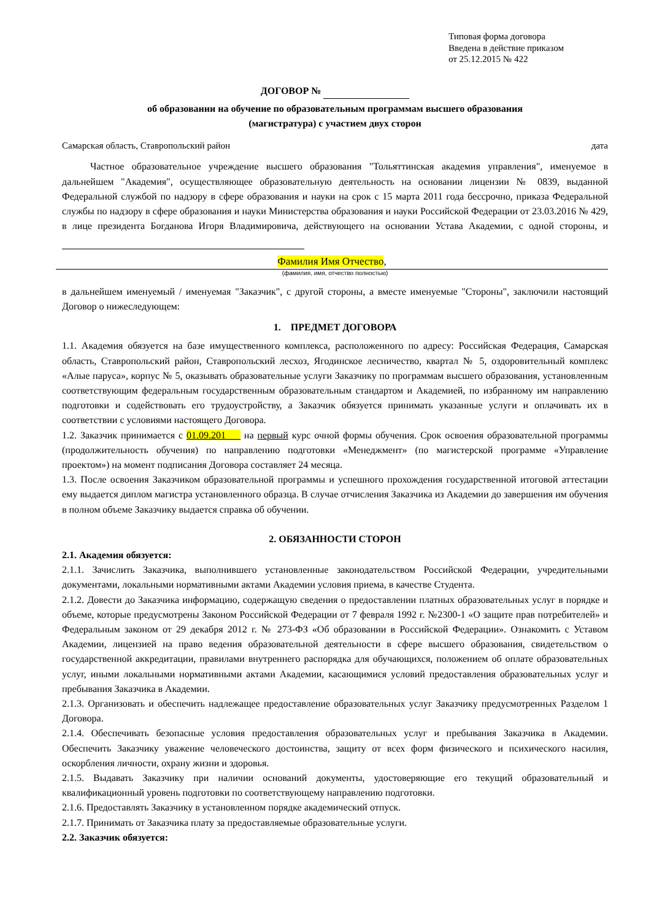Типовая форма договора
Введена в действие приказом
от 25.12.2015 № 422
ДОГОВОР №
об образовании на обучение по образовательным программам высшего образования
(магистратура) с участием двух сторон
Самарская область, Ставропольский район дата
Частное образовательное учреждение высшего образования "Тольяттинская академия управления", именуемое в дальнейшем "Академия", осуществляющее образовательную деятельность на основании лицензии № 0839, выданной Федеральной службой по надзору в сфере образования и науки на срок с 15 марта 2011 года бессрочно, приказа Федеральной службы по надзору в сфере образования и науки Министерства образования и науки Российской Федерации от 23.03.2016 № 429, в лице президента Богданова Игоря Владимировича, действующего на основании Устава Академии, с одной стороны, и
Фамилия Имя Отчество,
(фамилия, имя, отчество полностью)
в дальнейшем именуемый / именуемая "Заказчик", с другой стороны, а вместе именуемые "Стороны", заключили настоящий Договор о нижеследующем:
1. ПРЕДМЕТ ДОГОВОРА
1.1. Академия обязуется на базе имущественного комплекса, расположенного по адресу: Российская Федерация, Самарская область, Ставропольский район, Ставропольский лесхоз, Ягодинское лесничество, квартал № 5, оздоровительный комплекс «Алые паруса», корпус № 5, оказывать образовательные услуги Заказчику по программам высшего образования, установленным соответствующим федеральным государственным образовательным стандартом и Академией, по избранному им направлению подготовки и содействовать его трудоустройству, а Заказчик обязуется принимать указанные услуги и оплачивать их в соответствии с условиями настоящего Договора.
1.2. Заказчик принимается с 01.09.201___ на первый курс очной формы обучения. Срок освоения образовательной программы (продолжительность обучения) по направлению подготовки «Менеджмент» (по магистерской программе «Управление проектом») на момент подписания Договора составляет 24 месяца.
1.3. После освоения Заказчиком образовательной программы и успешного прохождения государственной итоговой аттестации ему выдается диплом магистра установленного образца. В случае отчисления Заказчика из Академии до завершения им обучения в полном объеме Заказчику выдается справка об обучении.
2. ОБЯЗАННОСТИ СТОРОН
2.1. Академия обязуется:
2.1.1. Зачислить Заказчика, выполнившего установленные законодательством Российской Федерации, учредительными документами, локальными нормативными актами Академии условия приема, в качестве Студента.
2.1.2. Довести до Заказчика информацию, содержащую сведения о предоставлении платных образовательных услуг в порядке и объеме, которые предусмотрены Законом Российской Федерации от 7 февраля 1992 г. №2300-1 «О защите прав потребителей» и Федеральным законом от 29 декабря 2012 г. № 273-ФЗ «Об образовании в Российской Федерации». Ознакомить с Уставом Академии, лицензией на право ведения образовательной деятельности в сфере высшего образования, свидетельством о государственной аккредитации, правилами внутреннего распорядка для обучающихся, положением об оплате образовательных услуг, иными локальными нормативными актами Академии, касающимися условий предоставления образовательных услуг и пребывания Заказчика в Академии.
2.1.3. Организовать и обеспечить надлежащее предоставление образовательных услуг Заказчику предусмотренных Разделом 1 Договора.
2.1.4. Обеспечивать безопасные условия предоставления образовательных услуг и пребывания Заказчика в Академии. Обеспечить Заказчику уважение человеческого достоинства, защиту от всех форм физического и психического насилия, оскорбления личности, охрану жизни и здоровья.
2.1.5. Выдавать Заказчику при наличии оснований документы, удостоверяющие его текущий образовательный и квалификационный уровень подготовки по соответствующему направлению подготовки.
2.1.6. Предоставлять Заказчику в установленном порядке академический отпуск.
2.1.7. Принимать от Заказчика плату за предоставляемые образовательные услуги.
2.2. Заказчик обязуется: